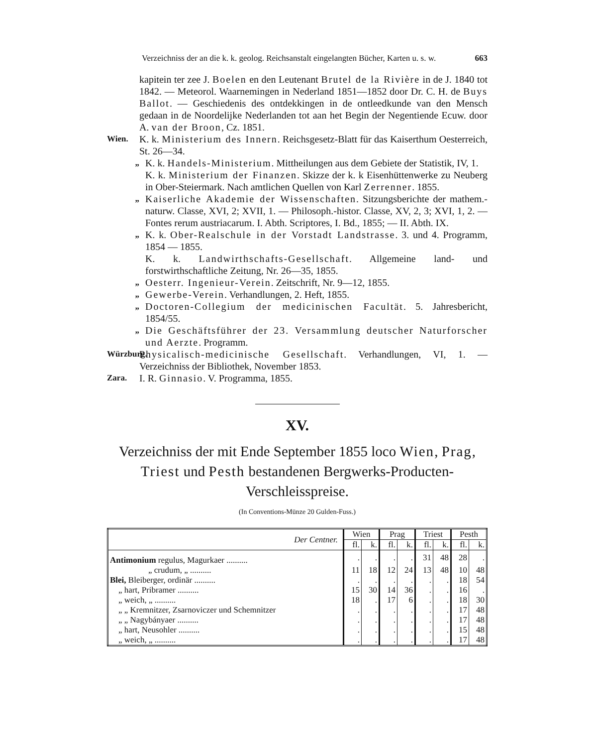Verzeichniss der an die k. k. geolog. Reichsanstalt eingelangten Bücher, Karten u. s. w. 663
kapitein ter zee J. Boelen en den Leutenant Brutel de la Rivière in de J. 1840 tot 1842. — Meteorol. Waarnemingen in Nederland 1851—1852 door Dr. C. H. de Buys Ballot. — Geschiedenis des ontdekkingen in de ontleedkunde van den Mensch gedaan in de Noordelijke Nederlanden tot aan het Begin der Negentiende Ecuw. door A. van der Broon, Cz. 1851.
Wien.
K. k. Ministerium des Innern. Reichsgesetz-Blatt für das Kaiserthum Oesterreich, St. 26—34.
„
K. k. Handels-Ministerium. Mittheilungen aus dem Gebiete der Statistik, IV, 1.
K. k. Ministerium der Finanzen. Skizze der k. k Eisenhüttenwerke zu Neuberg in Ober-Steiermark. Nach amtlichen Quellen von Karl Zerrenner. 1855.
„
Kaiserliche Akademie der Wissenschaften. Sitzungsberichte der mathem.-naturw. Classe, XVI, 2; XVII, 1. — Philosoph.-histor. Classe, XV, 2, 3; XVI, 1, 2. — Fontes rerum austriacarum. I. Abth. Scriptores, I. Bd., 1855; — II. Abth. IX.
„
K. k. Ober-Realschule in der Vorstadt Landstrasse. 3. und 4. Programm, 1854 — 1855.
K. k. Landwirthschafts-Gesellschaft. Allgemeine land- und forstwirthschaftliche Zeitung, Nr. 26—35, 1855.
„
Oesterr. Ingenieur-Verein. Zeitschrift, Nr. 9—12, 1855.
„
Gewerbe-Verein. Verhandlungen, 2. Heft, 1855.
„
Doctoren-Collegium der medicinischen Facultät. 5. Jahresbericht, 1854/55.
„
Die Geschäftsführer der 23. Versammlung deutscher Naturforscher und Aerzte. Programm.
Würzburg.
Physicalisch-medicinische Gesellschaft. Verhandlungen, VI, 1. — Verzeichniss der Bibliothek, November 1853.
Zara.
I. R. Ginnasio. V. Programma, 1855.
XV.
Verzeichniss der mit Ende September 1855 loco Wien, Prag, Triest und Pesth bestandenen Bergwerks-Producten-Verschleisspreise.
(In Conventions-Münze 20 Gulden-Fuss.)
| Der Centner. | Wien | | Prag | | Triest | | Pesth | |
| --- | --- | --- | --- | --- | --- | --- | --- | --- |
| | fl. | k. | fl. | k. | fl. | k. | fl. | k. |
| Antimonium regulus, Magurkaer .......... | . | . | . | . | 31 | 48 | 28 | . |
| „ crudum, „ .......... | 11 | 18 | 12 | 24 | 13 | 48 | 10 | 48 |
| Blei, Bleiberger, ordinär .......... | . | . | . | . | . | . | 18 | 54 |
| „ hart, Pribramer .......... | 15 | 30 | 14 | 36 | . | . | 16 | . |
| „ weich, „ .......... | 18 | . | 17 | 6 | . | . | 18 | 30 |
| „ „ Kremnitzer, Zsarnoviczer und Schemnitzer | . | . | . | . | . | . | 17 | 48 |
| „ „ Nagybányaer .......... | . | . | . | . | . | . | 17 | 48 |
| „ hart, Neusohler .......... | . | . | . | . | . | . | 15 | 48 |
| „ weich, „ .......... | . | . | . | . | . | . | 17 | 48 |